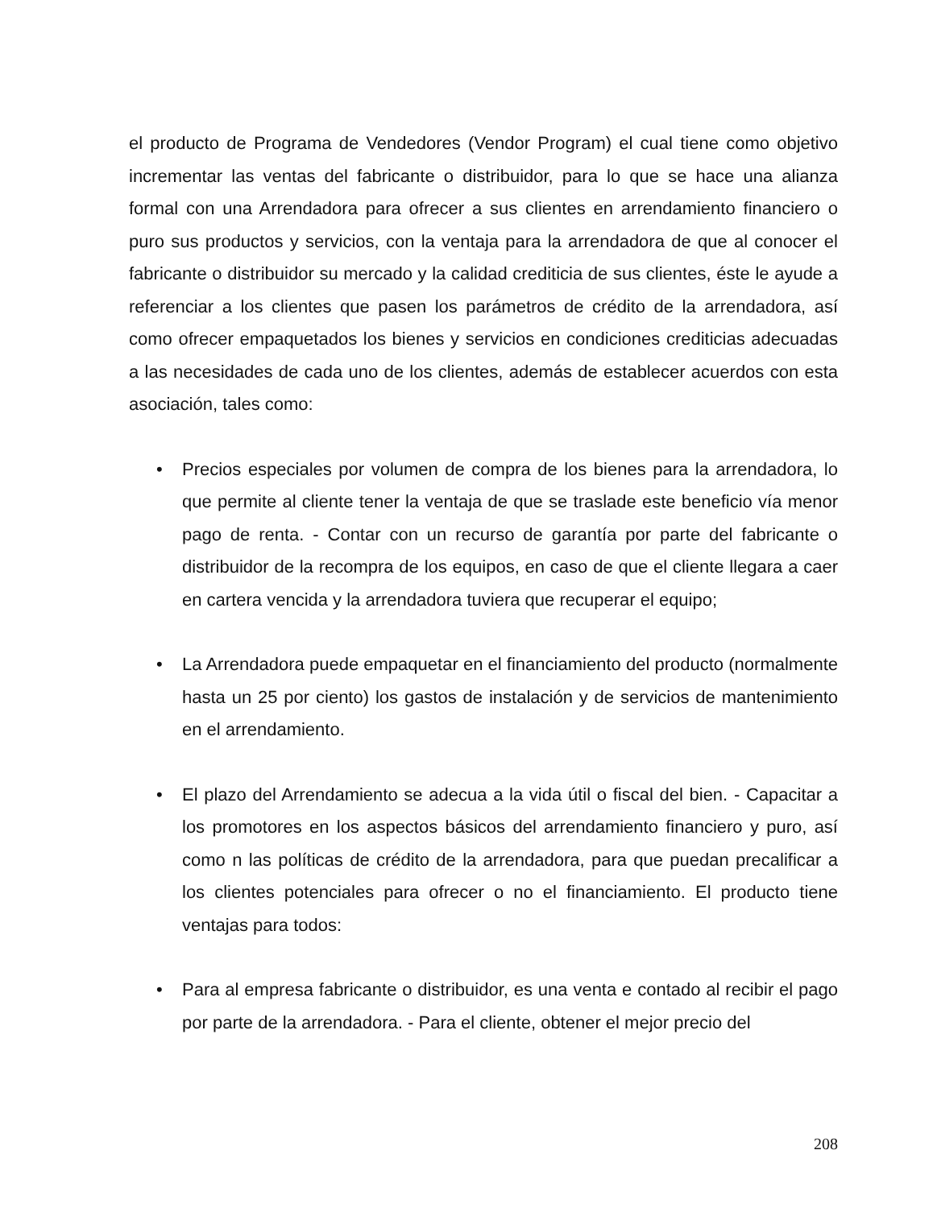el producto de Programa de Vendedores (Vendor Program) el cual tiene como objetivo incrementar las ventas del fabricante o distribuidor, para lo que se hace una alianza formal con una Arrendadora para ofrecer a sus clientes en arrendamiento financiero o puro sus productos y servicios, con la ventaja para la arrendadora de que al conocer el fabricante o distribuidor su mercado y la calidad crediticia de sus clientes, éste le ayude a referenciar a los clientes que pasen los parámetros de crédito de la arrendadora, así como ofrecer empaquetados los bienes y servicios en condiciones crediticias adecuadas a las necesidades de cada uno de los clientes, además de establecer acuerdos con esta asociación, tales como:
• Precios especiales por volumen de compra de los bienes para la arrendadora, lo que permite al cliente tener la ventaja de que se traslade este beneficio vía menor pago de renta. - Contar con un recurso de garantía por parte del fabricante o distribuidor de la recompra de los equipos, en caso de que el cliente llegara a caer en cartera vencida y la arrendadora tuviera que recuperar el equipo;
• La Arrendadora puede empaquetar en el financiamiento del producto (normalmente hasta un 25 por ciento) los gastos de instalación y de servicios de mantenimiento en el arrendamiento.
• El plazo del Arrendamiento se adecua a la vida útil o fiscal del bien. - Capacitar a los promotores en los aspectos básicos del arrendamiento financiero y puro, así como n las políticas de crédito de la arrendadora, para que puedan precalificar a los clientes potenciales para ofrecer o no el financiamiento. El producto tiene ventajas para todos:
• Para al empresa fabricante o distribuidor, es una venta e contado al recibir el pago por parte de la arrendadora. - Para el cliente, obtener el mejor precio del
208